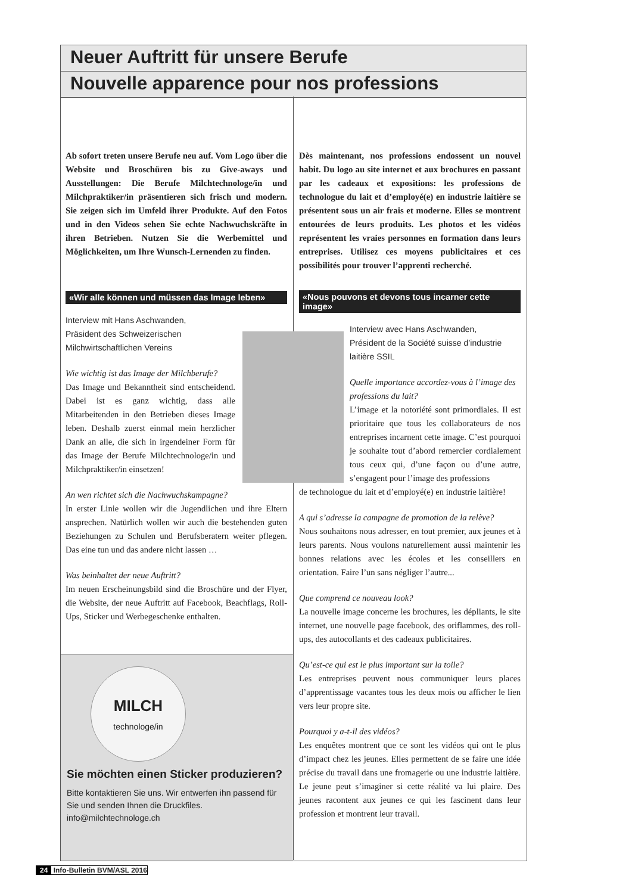Neuer Auftritt für unsere Berufe
Nouvelle apparence pour nos professions
Ab sofort treten unsere Berufe neu auf. Vom Logo über die Website und Broschüren bis zu Give-aways und Ausstellungen: Die Berufe Milchtechnologe/in und Milchpraktiker/in präsentieren sich frisch und modern. Sie zeigen sich im Umfeld ihrer Produkte. Auf den Fotos und in den Videos sehen Sie echte Nachwuchskräfte in ihren Betrieben. Nutzen Sie die Werbemittel und Möglichkeiten, um Ihre Wunsch-Lernenden zu finden.
«Wir alle können und müssen das Image leben»
Interview mit Hans Aschwanden,
Präsident des Schweizerischen
Milchwirtschaftlichen Vereins
Wie wichtig ist das Image der Milchberufe?
Das Image und Bekanntheit sind entscheidend. Dabei ist es ganz wichtig, dass alle Mitarbeitenden in den Betrieben dieses Image leben. Deshalb zuerst einmal mein herzlicher Dank an alle, die sich in irgendeiner Form für das Image der Berufe Milchtechnologe/in und Milchpraktiker/in einsetzen!
An wen richtet sich die Nachwuchskampagne?
In erster Linie wollen wir die Jugendlichen und ihre Eltern ansprechen. Natürlich wollen wir auch die bestehenden guten Beziehungen zu Schulen und Berufsberatern weiter pflegen. Das eine tun und das andere nicht lassen …
Was beinhaltet der neue Auftritt?
Im neuen Erscheinungsbild sind die Broschüre und der Flyer, die Website, der neue Auftritt auf Facebook, Beachflags, Roll-Ups, Sticker und Werbegeschenke enthalten.
Dès maintenant, nos professions endossent un nouvel habit. Du logo au site internet et aux brochures en passant par les cadeaux et expositions: les professions de technologue du lait et d’employé(e) en industrie laitière se présentent sous un air frais et moderne. Elles se montrent entourées de leurs produits. Les photos et les vidéos représentent les vraies personnes en formation dans leurs entreprises. Utilisez ces moyens publicitaires et ces possibilités pour trouver l’apprenti recherché.
«Nous pouvons et devons tous incarner cette image»
Interview avec Hans Aschwanden,
Président de la Société suisse d’industrie
laitière SSIL
Quelle importance accordez-vous à l’image des professions du lait?
L’image et la notoriété sont primordiales. Il est prioritaire que tous les collaborateurs de nos entreprises incarnent cette image. C’est pourquoi je souhaite tout d’abord remercier cordialement tous ceux qui, d’une façon ou d’une autre, s’engagent pour l’image des professions
de technologue du lait et d’employé(e) en industrie laitière!
A qui s’adresse la campagne de promotion de la relève?
Nous souhaitons nous adresser, en tout premier, aux jeunes et à leurs parents. Nous voulons naturellement aussi maintenir les bonnes relations avec les écoles et les conseillers en orientation. Faire l’un sans négliger l’autre...
Que comprend ce nouveau look?
La nouvelle image concerne les brochures, les dépliants, le site internet, une nouvelle page facebook, des oriflammes, des roll-ups, des autocollants et des cadeaux publicitaires.
Qu’est-ce qui est le plus important sur la toile?
Les entreprises peuvent nous communiquer leurs places d’apprentissage vacantes tous les deux mois ou afficher le lien vers leur propre site.
Pourquoi y a-t-il des vidéos?
Les enquêtes montrent que ce sont les vidéos qui ont le plus d’impact chez les jeunes. Elles permettent de se faire une idée précise du travail dans une fromagerie ou une industrie laitière. Le jeune peut s’imaginer si cette réalité va lui plaire. Des jeunes racontent aux jeunes ce qui les fascinent dans leur profession et montrent leur travail.
MILCH
technologe/in
Sie möchten einen Sticker produzieren?
Bitte kontaktieren Sie uns. Wir entwerfen ihn passend für Sie und senden Ihnen die Druckfiles.
info@milchtechnologe.ch
24 Info-Bulletin BVM/ASL 2016